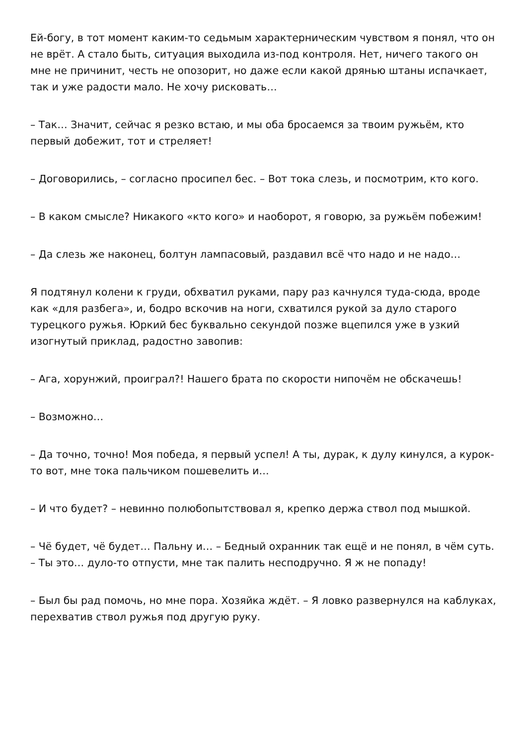Ей-богу, в тот момент каким-то седьмым характерническим чувством я понял, что он не врёт. А стало быть, ситуация выходила из-под контроля. Нет, ничего такого он мне не причинит, честь не опозорит, но даже если какой дрянью штаны испачкает, так и уже радости мало. Не хочу рисковать…
– Так… Значит, сейчас я резко встаю, и мы оба бросаемся за твоим ружьём, кто первый добежит, тот и стреляет!
– Договорились, – согласно просипел бес. – Вот тока слезь, и посмотрим, кто кого.
– В каком смысле? Никакого «кто кого» и наоборот, я говорю, за ружьём побежим!
– Да слезь же наконец, болтун лампасовый, раздавил всё что надо и не надо…
Я подтянул колени к груди, обхватил руками, пару раз качнулся туда-сюда, вроде как «для разбега», и, бодро вскочив на ноги, схватился рукой за дуло старого турецкого ружья. Юркий бес буквально секундой позже вцепился уже в узкий изогнутый приклад, радостно завопив:
– Ага, хорунжий, проиграл?! Нашего брата по скорости нипочём не обскачешь!
– Возможно…
– Да точно, точно! Моя победа, я первый успел! А ты, дурак, к дулу кинулся, а курок-то вот, мне тока пальчиком пошевелить и…
– И что будет? – невинно полюбопытствовал я, крепко держа ствол под мышкой.
– Чё будет, чё будет… Пальну и… – Бедный охранник так ещё и не понял, в чём суть. – Ты это… дуло-то отпусти, мне так палить несподручно. Я ж не попаду!
– Был бы рад помочь, но мне пора. Хозяйка ждёт. – Я ловко развернулся на каблуках, перехватив ствол ружья под другую руку.